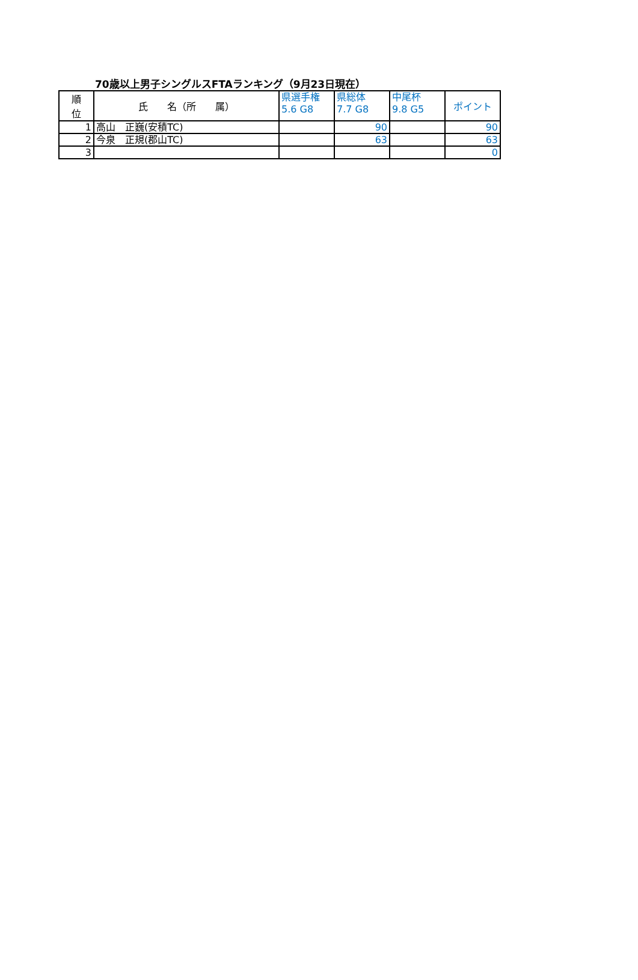70歳以上男子シングルスFTAランキング（9月23日現在）
| 順 位 | 氏 名（所 属） | 県選手権 5.6 G8 | 県総体 7.7 G8 | 中尾杯 9.8 G5 | ポイント |
| --- | --- | --- | --- | --- | --- |
| 1 | 高山 正巍(安積TC) | | 90 | | 90 |
| 2 | 今泉 正規(郡山TC) | | 63 | | 63 |
| 3 | | | | | 0 |